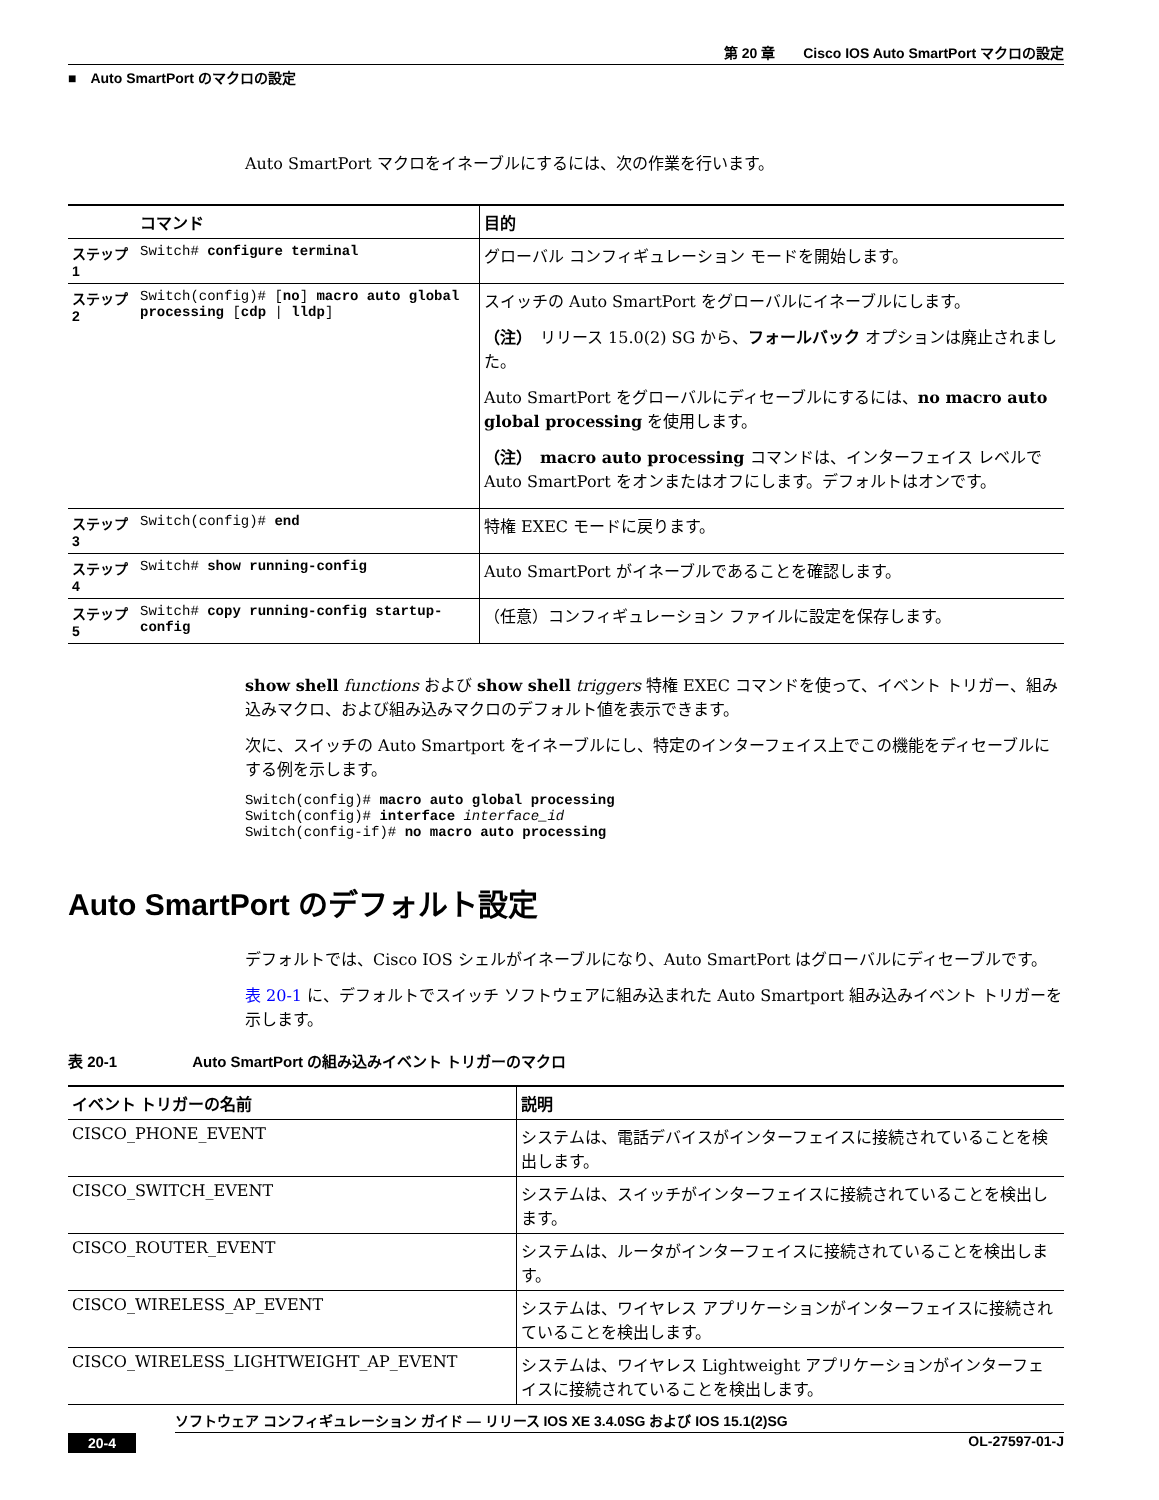第 20 章　　Cisco IOS Auto SmartPort マクロの設定
■　Auto SmartPort のマクロの設定
Auto SmartPort マクロをイネーブルにするには、次の作業を行います。
| | コマンド | 目的 |
| ステップ 1 | Switch# configure terminal | グローバル コンフィギュレーション モードを開始します。 |
| ステップ 2 | Switch(config)# [ no ] macro auto global processing [ cdp / lldp ] | スイッチの Auto SmartPort をグローバルにイネーブルにします。 （注） リリース 15.0(2) SG から、 フォールバック オプションは廃止されました。 Auto SmartPort をグローバルにディセーブルにするには、 no macro auto global processing を使用します。 （注） macro auto processing コマンドは、インターフェイス レベルで Auto SmartPort をオンまたはオフにします。デフォルトはオンです。 |
| ステップ 3 | Switch(config)# end | 特権 EXEC モードに戻ります。 |
| ステップ 4 | Switch# show running-config | Auto SmartPort がイネーブルであることを確認します。 |
| ステップ 5 | Switch# copy running-config startup-config | （任意）コンフィギュレーション ファイルに設定を保存します。 |
show shell functions および show shell triggers 特権 EXEC コマンドを使って、イベント トリガー、組み込みマクロ、および組み込みマクロのデフォルト値を表示できます。
次に、スイッチの Auto Smartport をイネーブルにし、特定のインターフェイス上でこの機能をディセーブルにする例を示します。
Switch(config)# macro auto global processing
Switch(config)# interface interface_id
Switch(config-if)# no macro auto processing
Auto SmartPort のデフォルト設定
デフォルトでは、Cisco IOS シェルがイネーブルになり、Auto SmartPort はグローバルにディセーブルです。
表 20-1 に、デフォルトでスイッチ ソフトウェアに組み込まれた Auto Smartport 組み込みイベント トリガーを示します。
表 20-1　　　　　Auto SmartPort の組み込みイベント トリガーのマクロ
| イベント トリガーの名前 | 説明 |
| --- | --- |
| CISCO_PHONE_EVENT | システムは、電話デバイスがインターフェイスに接続されていることを検出します。 |
| CISCO_SWITCH_EVENT | システムは、スイッチがインターフェイスに接続されていることを検出します。 |
| CISCO_ROUTER_EVENT | システムは、ルータがインターフェイスに接続されていることを検出します。 |
| CISCO_WIRELESS_AP_EVENT | システムは、ワイヤレス アプリケーションがインターフェイスに接続されていることを検出します。 |
| CISCO_WIRELESS_LIGHTWEIGHT_AP_EVENT | システムは、ワイヤレス Lightweight アプリケーションがインターフェイスに接続されていることを検出します。 |
ソフトウェア コンフィギュレーション ガイド ― リリース IOS XE 3.4.0SG および IOS 15.1(2)SG
20-4 OL-27597-01-J